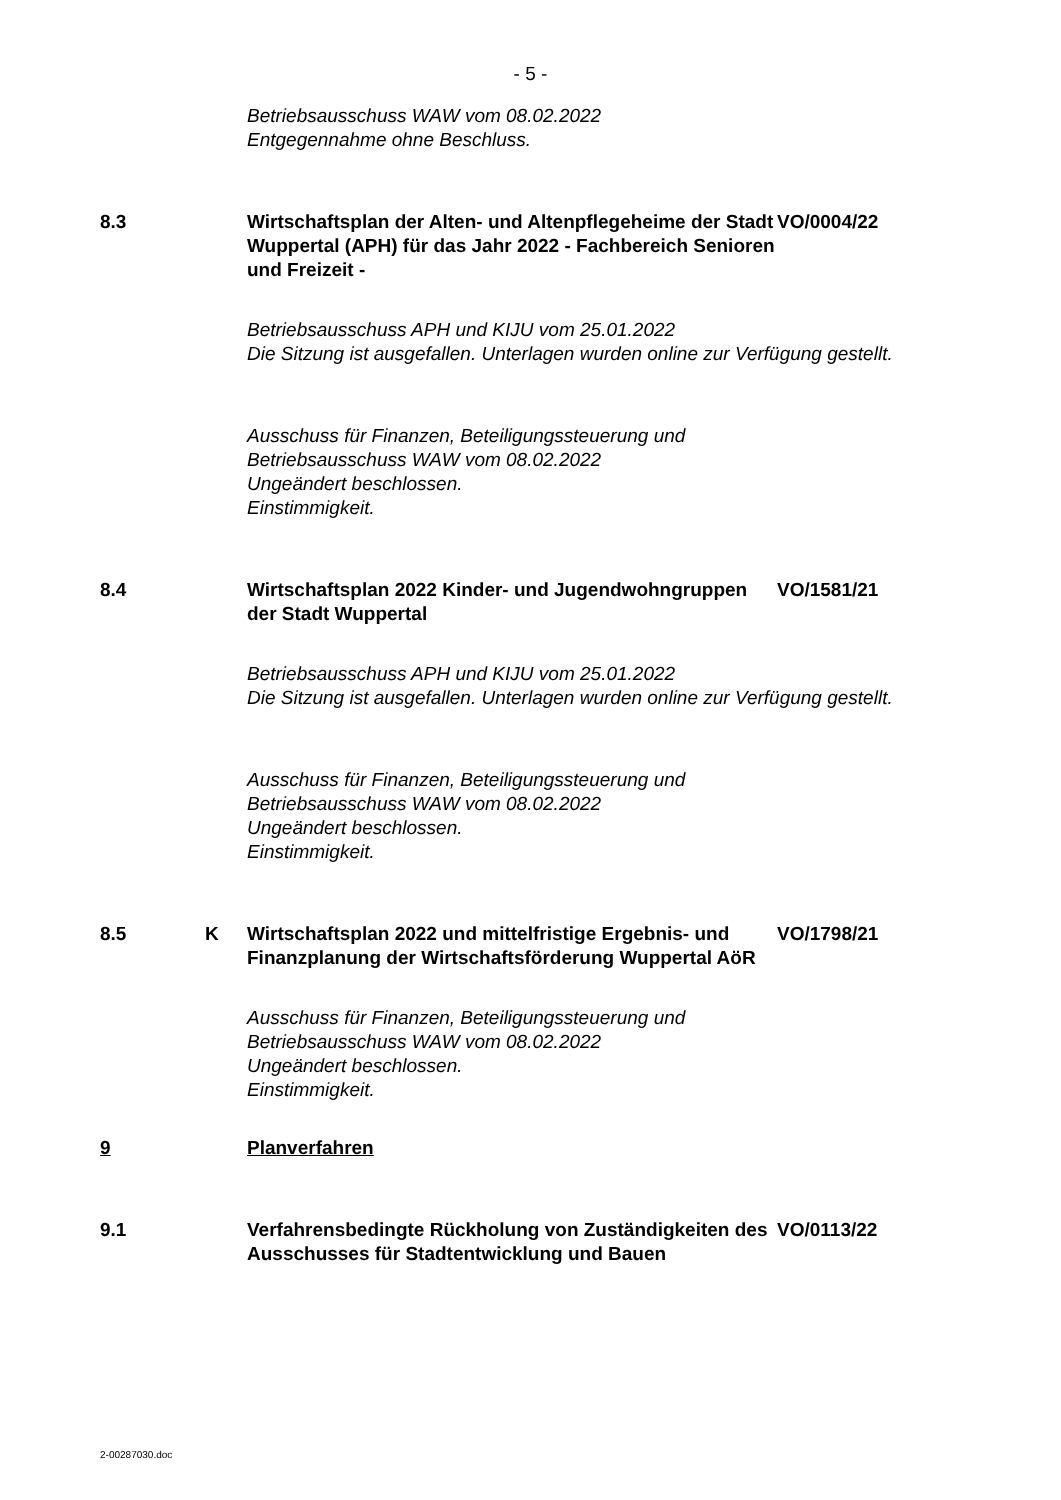- 5 -
Betriebsausschuss WAW vom 08.02.2022
Entgegennahme ohne Beschluss.
8.3 Wirtschaftsplan der Alten- und Altenpflegeheime der Stadt Wuppertal (APH) für das Jahr 2022 - Fachbereich Senioren und Freizeit -
VO/0004/22
Betriebsausschuss APH und KIJU vom 25.01.2022
Die Sitzung ist ausgefallen. Unterlagen wurden online zur Verfügung gestellt.
Ausschuss für Finanzen, Beteiligungssteuerung und
Betriebsausschuss WAW vom 08.02.2022
Ungeändert beschlossen.
Einstimmigkeit.
8.4 Wirtschaftsplan 2022 Kinder- und Jugendwohngruppen der Stadt Wuppertal
VO/1581/21
Betriebsausschuss APH und KIJU vom 25.01.2022
Die Sitzung ist ausgefallen. Unterlagen wurden online zur Verfügung gestellt.
Ausschuss für Finanzen, Beteiligungssteuerung und
Betriebsausschuss WAW vom 08.02.2022
Ungeändert beschlossen.
Einstimmigkeit.
8.5 K Wirtschaftsplan 2022 und mittelfristige Ergebnis- und Finanzplanung der Wirtschaftsförderung Wuppertal AöR
VO/1798/21
Ausschuss für Finanzen, Beteiligungssteuerung und
Betriebsausschuss WAW vom 08.02.2022
Ungeändert beschlossen.
Einstimmigkeit.
9 Planverfahren
9.1 Verfahrensbedingte Rückholung von Zuständigkeiten des Ausschusses für Stadtentwicklung und Bauen
VO/0113/22
2-00287030.doc